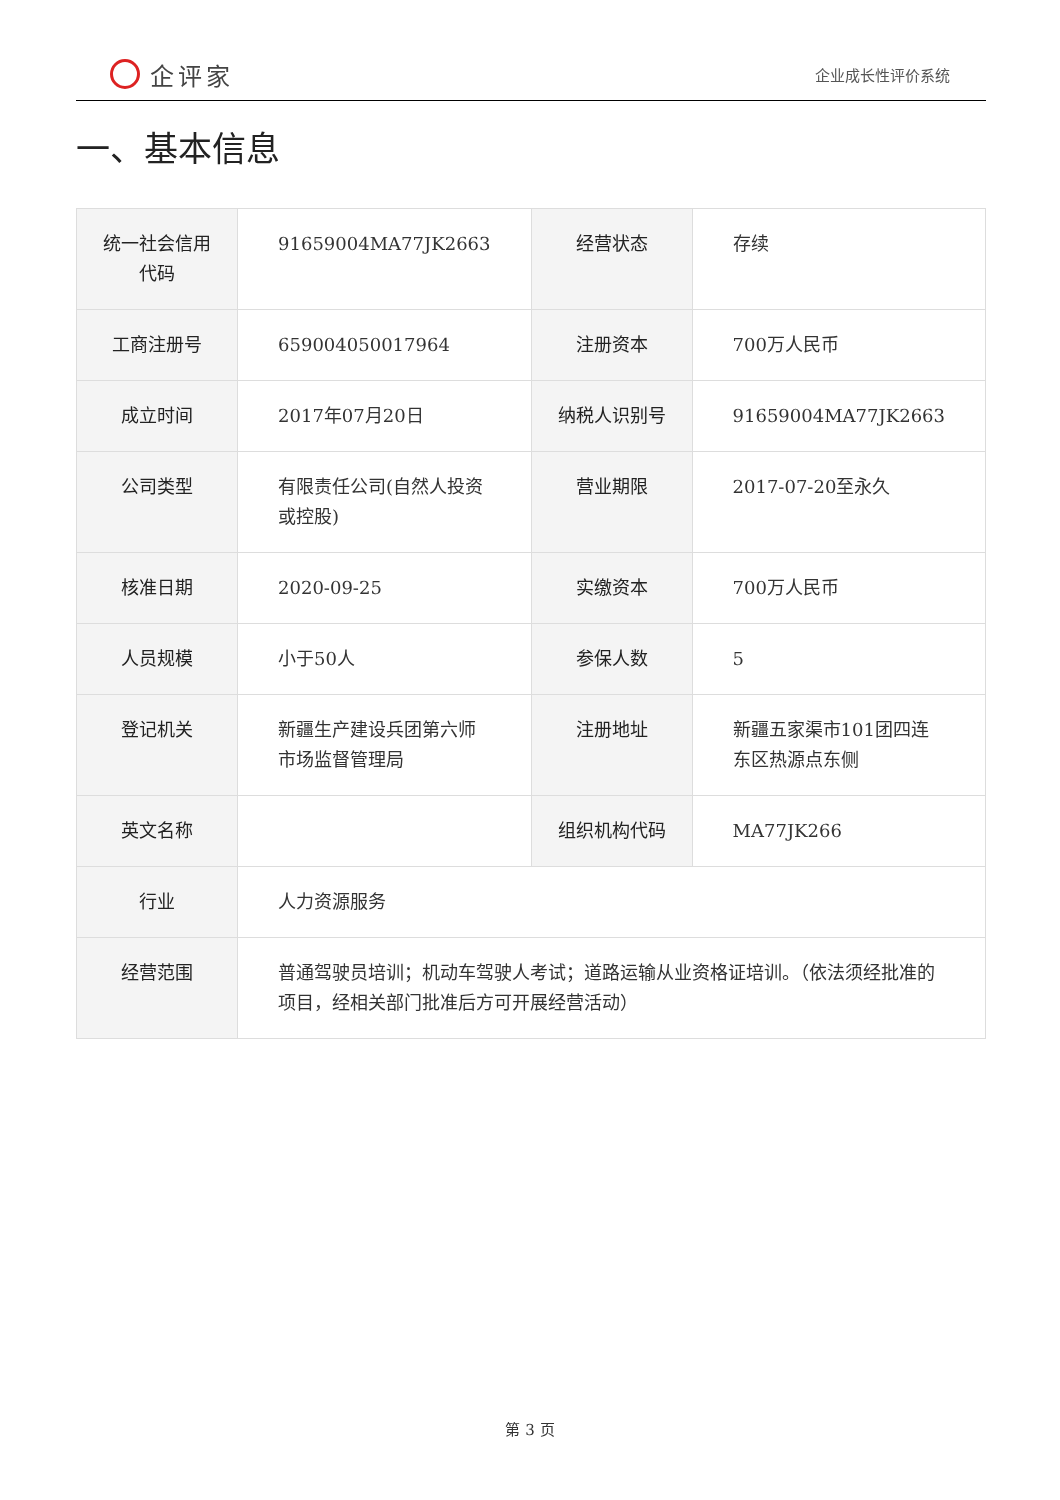企评家
企业成长性评价系统
一、基本信息
| 统一社会信用代码 | 91659004MA77JK2663 | 经营状态 | 存续 |
| 工商注册号 | 659004050017964 | 注册资本 | 700万人民币 |
| 成立时间 | 2017年07月20日 | 纳税人识别号 | 91659004MA77JK2663 |
| 公司类型 | 有限责任公司(自然人投资或控股) | 营业期限 | 2017-07-20至永久 |
| 核准日期 | 2020-09-25 | 实缴资本 | 700万人民币 |
| 人员规模 | 小于50人 | 参保人数 | 5 |
| 登记机关 | 新疆生产建设兵团第六师市场监督管理局 | 注册地址 | 新疆五家渠市101团四连东区热源点东侧 |
| 英文名称 | | 组织机构代码 | MA77JK266 |
| 行业 | 人力资源服务 | | |
| 经营范围 | 普通驾驶员培训；机动车驾驶人考试；道路运输从业资格证培训。（依法须经批准的项目，经相关部门批准后方可开展经营活动） | | |
第 3 页